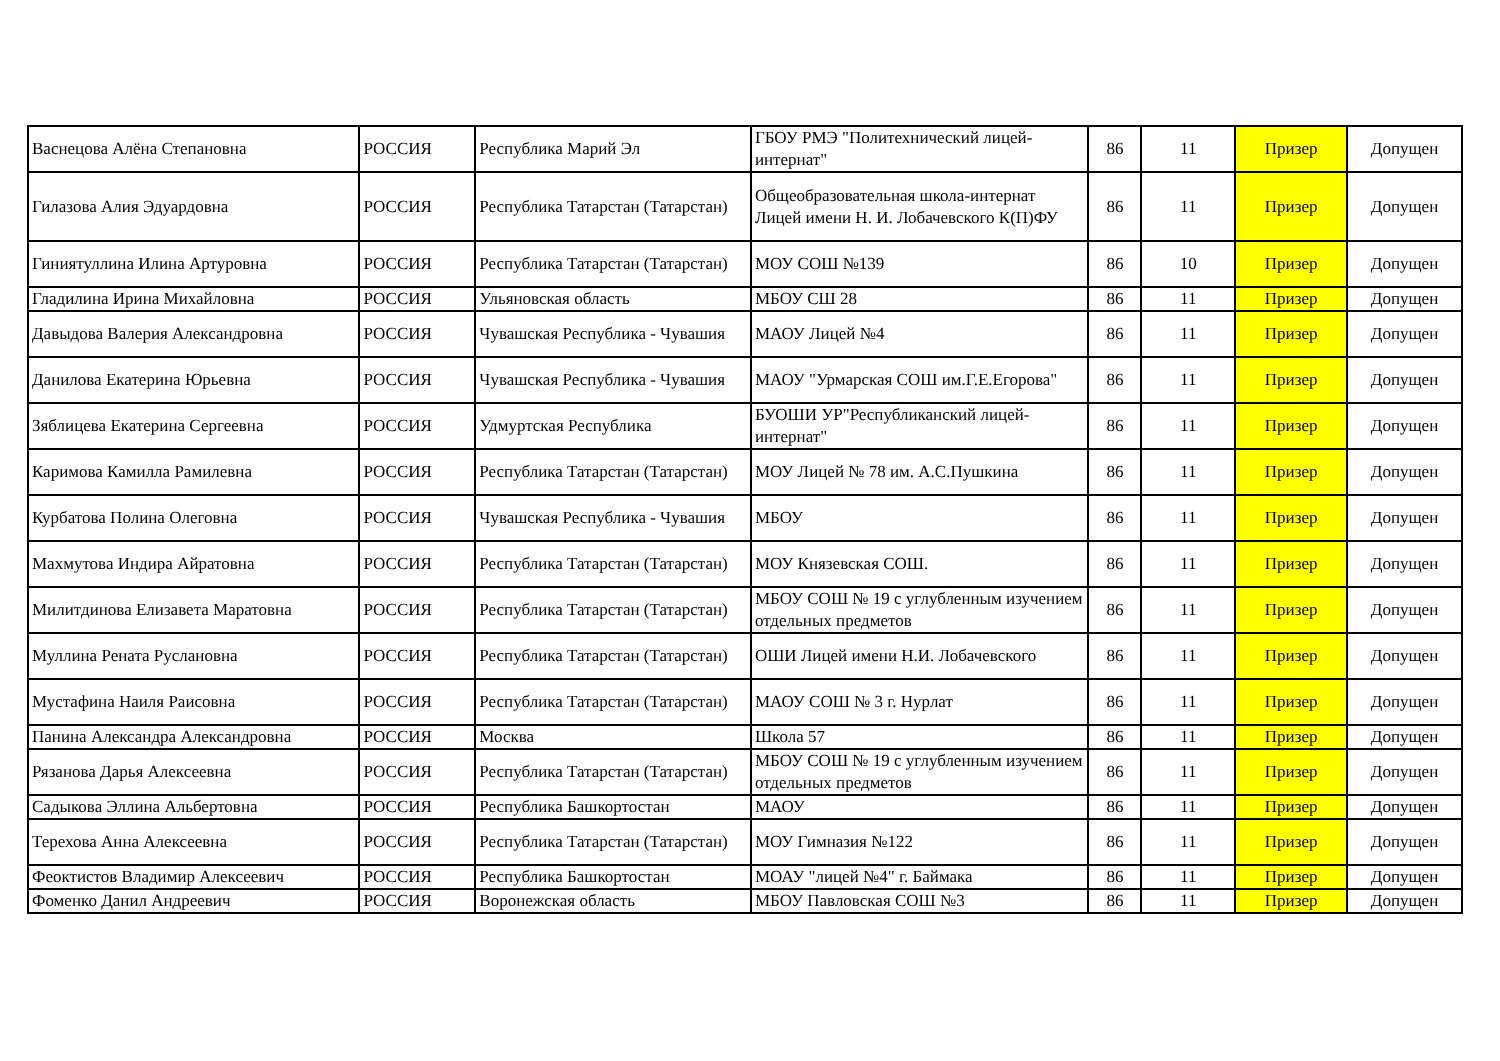| Васнецова Алёна Степановна | РОССИЯ | Республика Марий Эл | ГБОУ РМЭ "Политехнический лицей-интернат" | 86 | 11 | Призер | Допущен |
| Гилазова Алия Эдуардовна | РОССИЯ | Республика Татарстан (Татарстан) | Общеобразовательная школа-интернат Лицей имени Н. И. Лобачевского К(П)ФУ | 86 | 11 | Призер | Допущен |
| Гиниятуллина Илина Артуровна | РОССИЯ | Республика Татарстан (Татарстан) | МОУ СОШ №139 | 86 | 10 | Призер | Допущен |
| Гладилина Ирина Михайловна | РОССИЯ | Ульяновская область | МБОУ СШ 28 | 86 | 11 | Призер | Допущен |
| Давыдова Валерия Александровна | РОССИЯ | Чувашская Республика - Чувашия | МАОУ Лицей №4 | 86 | 11 | Призер | Допущен |
| Данилова Екатерина Юрьевна | РОССИЯ | Чувашская Республика - Чувашия | МАОУ "Урмарская СОШ им.Г.Е.Егорова" | 86 | 11 | Призер | Допущен |
| Зяблицева Екатерина Сергеевна | РОССИЯ | Удмуртская Республика | БУОШИ УР"Республиканский лицей-интернат" | 86 | 11 | Призер | Допущен |
| Каримова Камилла Рамилевна | РОССИЯ | Республика Татарстан (Татарстан) | МОУ Лицей № 78 им. А.С.Пушкина | 86 | 11 | Призер | Допущен |
| Курбатова Полина Олеговна | РОССИЯ | Чувашская Республика - Чувашия | МБОУ | 86 | 11 | Призер | Допущен |
| Махмутова Индира Айратовна | РОССИЯ | Республика Татарстан (Татарстан) | МОУ Князевская СОШ. | 86 | 11 | Призер | Допущен |
| Милитдинова Елизавета Маратовна | РОССИЯ | Республика Татарстан (Татарстан) | МБОУ СОШ № 19 с углубленным изучением отдельных предметов | 86 | 11 | Призер | Допущен |
| Муллина Рената Руслановна | РОССИЯ | Республика Татарстан (Татарстан) | ОШИ Лицей имени Н.И. Лобачевского | 86 | 11 | Призер | Допущен |
| Мустафина Наиля Раисовна | РОССИЯ | Республика Татарстан (Татарстан) | МАОУ СОШ № 3 г. Нурлат | 86 | 11 | Призер | Допущен |
| Панина Александра Александровна | РОССИЯ | Москва | Школа 57 | 86 | 11 | Призер | Допущен |
| Рязанова Дарья Алексеевна | РОССИЯ | Республика Татарстан (Татарстан) | МБОУ СОШ № 19 с углубленным изучением отдельных предметов | 86 | 11 | Призер | Допущен |
| Садыкова Эллина Альбертовна | РОССИЯ | Республика Башкортостан | МАОУ | 86 | 11 | Призер | Допущен |
| Терехова Анна Алексеевна | РОССИЯ | Республика Татарстан (Татарстан) | МОУ Гимназия №122 | 86 | 11 | Призер | Допущен |
| Феоктистов Владимир Алексеевич | РОССИЯ | Республика Башкортостан | МОАУ "лицей №4" г. Баймака | 86 | 11 | Призер | Допущен |
| Фоменко Данил Андреевич | РОССИЯ | Воронежская область | МБОУ Павловская СОШ №3 | 86 | 11 | Призер | Допущен |